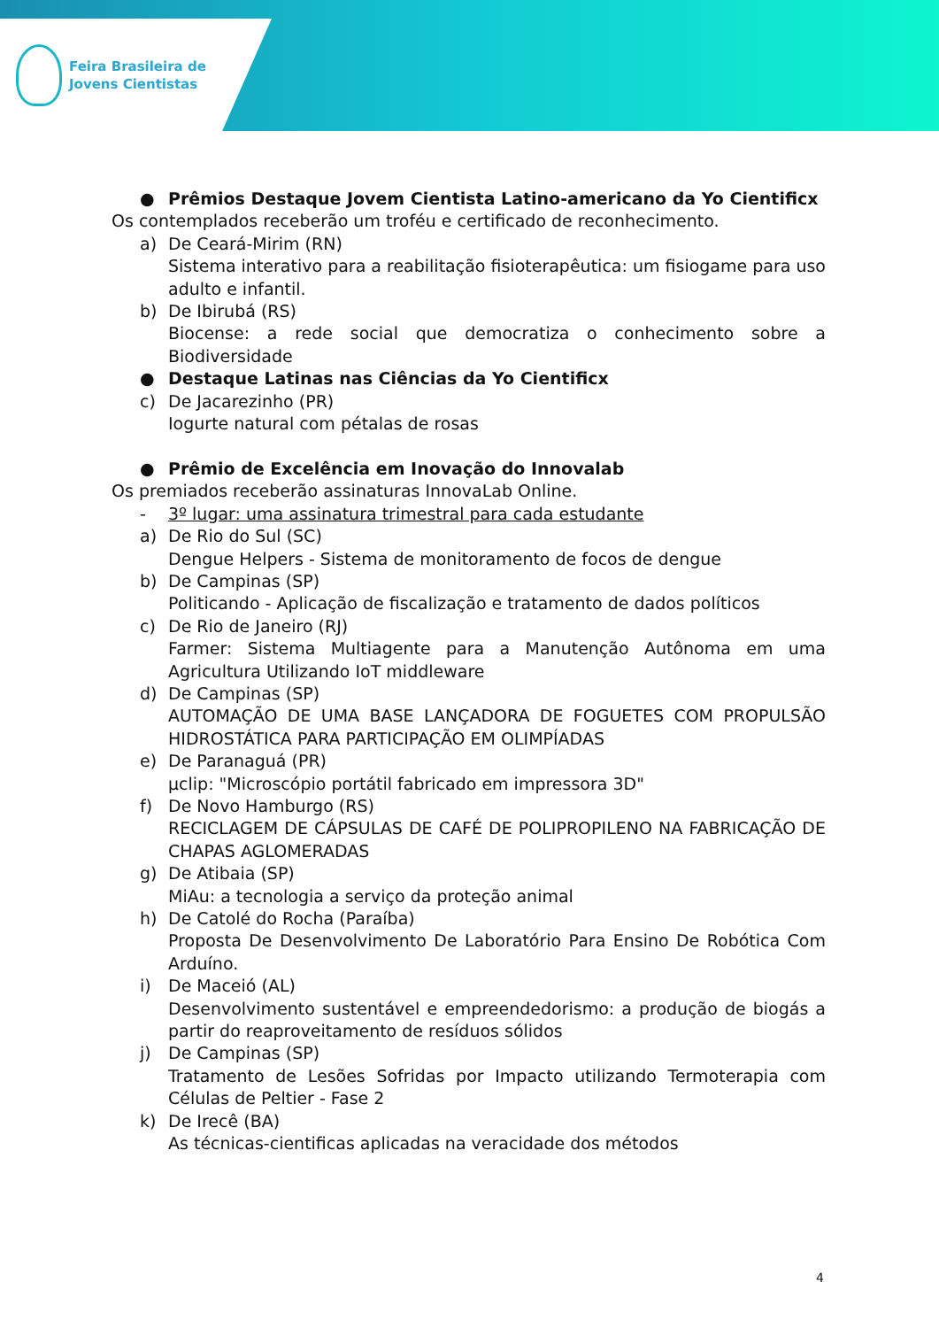Feira Brasileira de
Jovens Cientistas
● Prêmios Destaque Jovem Cientista Latino-americano da Yo Cientificx
Os contemplados receberão um troféu e certificado de reconhecimento.
a) De Ceará-Mirim (RN)
Sistema interativo para a reabilitação fisioterapêutica: um fisiogame para uso adulto e infantil.
b) De Ibirubá (RS)
Biocense: a rede social que democratiza o conhecimento sobre a Biodiversidade
● Destaque Latinas nas Ciências da Yo Cientificx
c) De Jacarezinho (PR)
Iogurte natural com pétalas de rosas
● Prêmio de Excelência em Inovação do Innovalab
Os premiados receberão assinaturas InnovaLab Online.
- 3º lugar: uma assinatura trimestral para cada estudante
a) De Rio do Sul (SC)
Dengue Helpers - Sistema de monitoramento de focos de dengue
b) De Campinas (SP)
Politicando - Aplicação de fiscalização e tratamento de dados políticos
c) De Rio de Janeiro (RJ)
Farmer: Sistema Multiagente para a Manutenção Autônoma em uma Agricultura Utilizando IoT middleware
d) De Campinas (SP)
AUTOMAÇÃO DE UMA BASE LANÇADORA DE FOGUETES COM PROPULSÃO HIDROSTÁTICA PARA PARTICIPAÇÃO EM OLIMPÍADAS
e) De Paranaguá (PR)
µclip: "Microscópio portátil fabricado em impressora 3D"
f) De Novo Hamburgo (RS)
RECICLAGEM DE CÁPSULAS DE CAFÉ DE POLIPROPILENO NA FABRICAÇÃO DE CHAPAS AGLOMERADAS
g) De Atibaia (SP)
MiAu: a tecnologia a serviço da proteção animal
h) De Catolé do Rocha (Paraíba)
Proposta De Desenvolvimento De Laboratório Para Ensino De Robótica Com Arduíno.
i) De Maceió (AL)
Desenvolvimento sustentável e empreendedorismo: a produção de biogás a partir do reaproveitamento de resíduos sólidos
j) De Campinas (SP)
Tratamento de Lesões Sofridas por Impacto utilizando Termoterapia com Células de Peltier - Fase 2
k) De Irecê (BA)
As técnicas-cientificas aplicadas na veracidade dos métodos
4